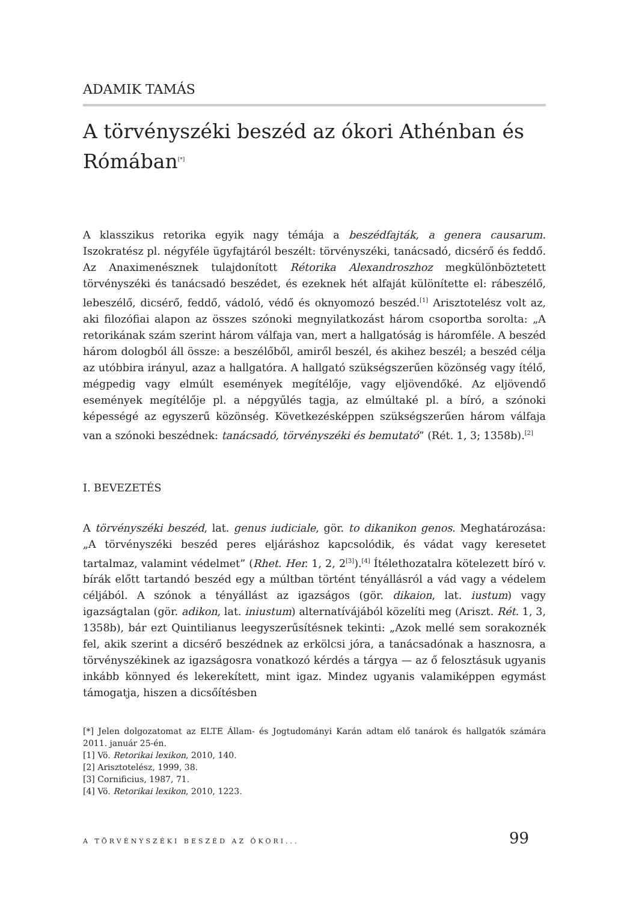ADAMIK TAMÁS
A törvényszéki beszéd az ókori Athénban és Rómában<sup>[*]</sup>
A klasszikus retorika egyik nagy témája a beszédfajták, a genera causarum. Iszokratész pl. négyféle ügyfajtáról beszélt: törvényszéki, tanácsadó, dicsérő és feddő. Az Anaximenésznek tulajdonított Rétorika Alexandroszhoz megkülön­böztetett törvényszéki és tanácsadó beszédet, és ezeknek hét alfaját különítette el: rábeszélő, lebeszélő, dicsérő, feddő, vádoló, védő és oknyomozó beszéd.<sup>[1]</sup> Arisztotelész volt az, aki filozófiai alapon az összes szónoki megnyilatkozást három csoportba sorolta: „A retorikának szám szerint három válfaja van, mert a hallgatóság is háromféle. A beszéd három dologból áll össze: a beszélőből, amiről beszél, és akihez beszél; a beszéd célja az utóbbira irányul, azaz a hall­gatóra. A hallgató szükségszerűen közönség vagy ítélő, mégpedig vagy elmúlt események megítélője, vagy eljövendőké. Az eljövendő események megítélője pl. a népgyűlés tagja, az elmúltaké pl. a bíró, a szónoki képességé az egyszerű közönség. Következésképpen szükségszerűen három válfaja van a szónoki beszédnek: tanácsadó, törvényszéki és bemutató” (Rét. 1, 3; 1358b).<sup>[2]</sup>
I. BEVEZETÉS
A törvényszéki beszéd, lat. genus iudiciale, gör. to dikanikon genos. Meghatáro­zása: „A törvényszéki beszéd peres eljáráshoz kapcsolódik, és vádat vagy kere­setet tartalmaz, valamint védelmet” (Rhet. Her. 1, 2, 2<sup>[3]</sup>).<sup>[4]</sup> Ítélethozatalra köte­lezett bíró v. bírák előtt tartandó beszéd egy a múltban történt tényállásról a vád vagy a védelem céljából. A szónok a tényállást az igazságos (gör. dikaion, lat. iustum) vagy igazságtalan (gör. adikon, lat. iniustum) alternatívájából közelíti meg (Ariszt. Rét. 1, 3, 1358b), bár ezt Quintilianus leegyszerűsítésnek tekinti: „Azok mellé sem sorakoznék fel, akik szerint a dicsérő beszédnek az erkölcsi jóra, a tanácsadónak a hasznosra, a törvényszékinek az igazságosra vonatkozó kérdés a tárgya — az ő felosztásuk ugyanis inkább könnyed és lekerekített, mint igaz. Mindez ugyanis valamiképpen egymást támogatja, hiszen a dicsőítésben
[*] Jelen dolgozatomat az ELTE Állam- és Jogtudományi Karán adtam elő tanárok és hallgatók számára 2011. január 25-én.
[1] Vö. Retorikai lexikon, 2010, 140.
[2] Arisztotelész, 1999, 38.
[3] Cornificius, 1987, 71.
[4] Vö. Retorikai lexikon, 2010, 1223.
A TÖRVÉNYSZÉKI BESZÉD AZ ÓKORI... 99